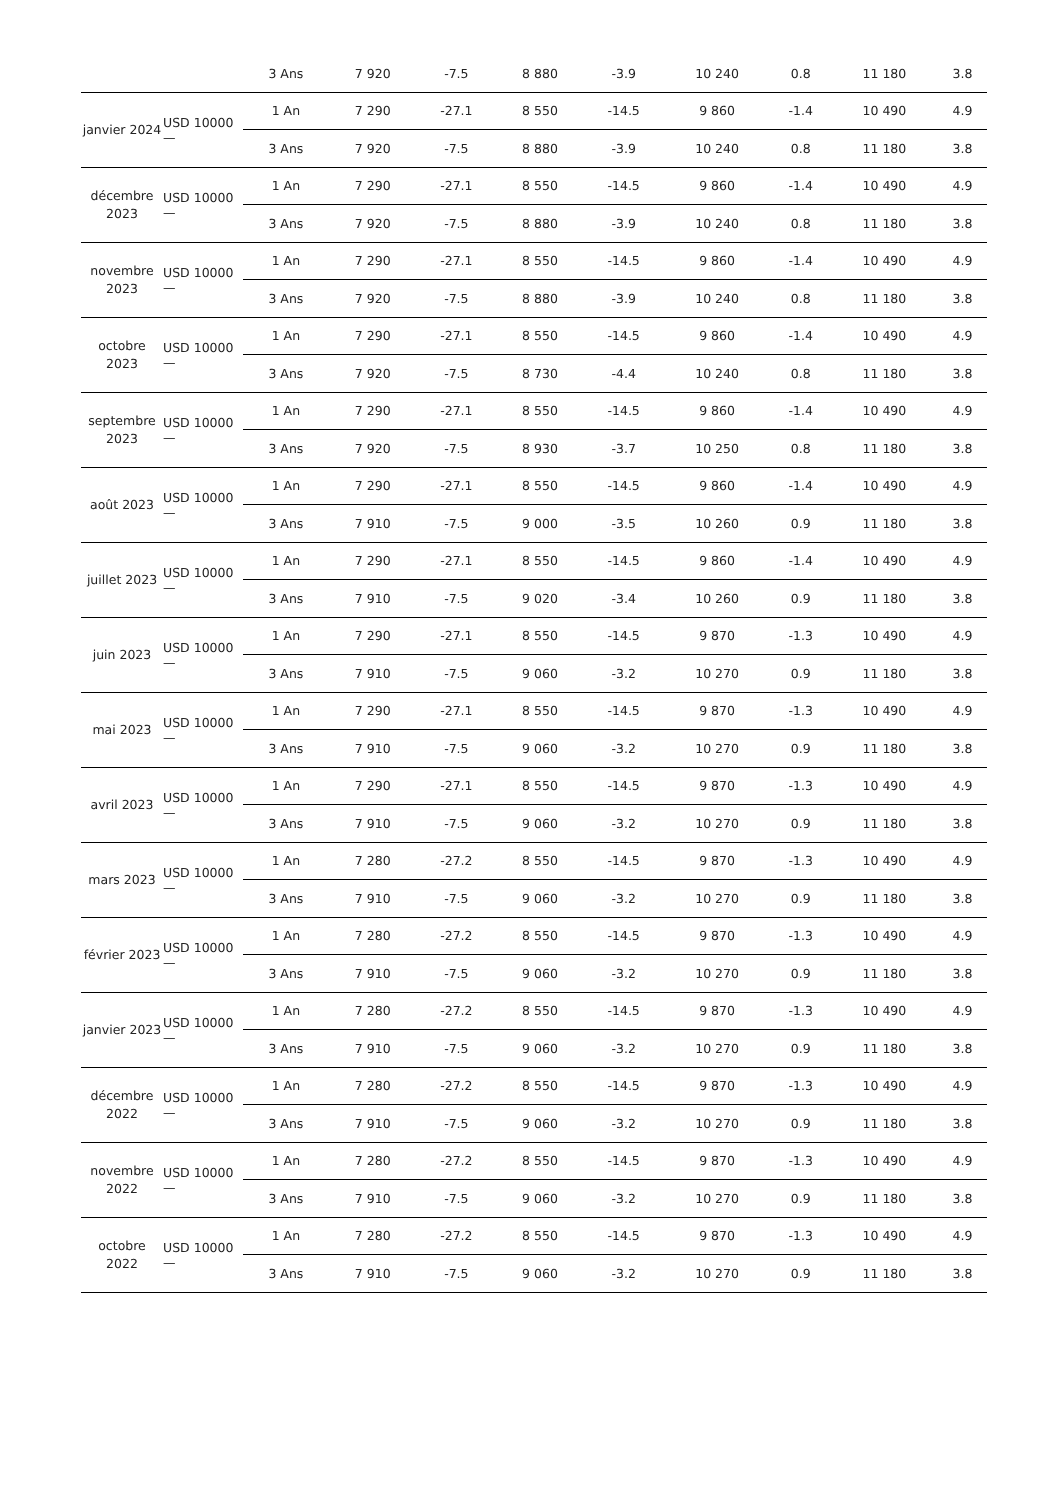| | | 3 Ans | 7 920 | -7.5 | 8 880 | -3.9 | 10 240 | 0.8 | 11 180 | 3.8 |
| janvier 2024 | USD 10000 — | 1 An | 7 290 | -27.1 | 8 550 | -14.5 | 9 860 | -1.4 | 10 490 | 4.9 |
| | | 3 Ans | 7 920 | -7.5 | 8 880 | -3.9 | 10 240 | 0.8 | 11 180 | 3.8 |
| décembre 2023 | USD 10000 — | 1 An | 7 290 | -27.1 | 8 550 | -14.5 | 9 860 | -1.4 | 10 490 | 4.9 |
| | | 3 Ans | 7 920 | -7.5 | 8 880 | -3.9 | 10 240 | 0.8 | 11 180 | 3.8 |
| novembre 2023 | USD 10000 — | 1 An | 7 290 | -27.1 | 8 550 | -14.5 | 9 860 | -1.4 | 10 490 | 4.9 |
| | | 3 Ans | 7 920 | -7.5 | 8 880 | -3.9 | 10 240 | 0.8 | 11 180 | 3.8 |
| octobre 2023 | USD 10000 — | 1 An | 7 290 | -27.1 | 8 550 | -14.5 | 9 860 | -1.4 | 10 490 | 4.9 |
| | | 3 Ans | 7 920 | -7.5 | 8 730 | -4.4 | 10 240 | 0.8 | 11 180 | 3.8 |
| septembre 2023 | USD 10000 — | 1 An | 7 290 | -27.1 | 8 550 | -14.5 | 9 860 | -1.4 | 10 490 | 4.9 |
| | | 3 Ans | 7 920 | -7.5 | 8 930 | -3.7 | 10 250 | 0.8 | 11 180 | 3.8 |
| août 2023 | USD 10000 — | 1 An | 7 290 | -27.1 | 8 550 | -14.5 | 9 860 | -1.4 | 10 490 | 4.9 |
| | | 3 Ans | 7 910 | -7.5 | 9 000 | -3.5 | 10 260 | 0.9 | 11 180 | 3.8 |
| juillet 2023 | USD 10000 — | 1 An | 7 290 | -27.1 | 8 550 | -14.5 | 9 860 | -1.4 | 10 490 | 4.9 |
| | | 3 Ans | 7 910 | -7.5 | 9 020 | -3.4 | 10 260 | 0.9 | 11 180 | 3.8 |
| juin 2023 | USD 10000 — | 1 An | 7 290 | -27.1 | 8 550 | -14.5 | 9 870 | -1.3 | 10 490 | 4.9 |
| | | 3 Ans | 7 910 | -7.5 | 9 060 | -3.2 | 10 270 | 0.9 | 11 180 | 3.8 |
| mai 2023 | USD 10000 — | 1 An | 7 290 | -27.1 | 8 550 | -14.5 | 9 870 | -1.3 | 10 490 | 4.9 |
| | | 3 Ans | 7 910 | -7.5 | 9 060 | -3.2 | 10 270 | 0.9 | 11 180 | 3.8 |
| avril 2023 | USD 10000 — | 1 An | 7 290 | -27.1 | 8 550 | -14.5 | 9 870 | -1.3 | 10 490 | 4.9 |
| | | 3 Ans | 7 910 | -7.5 | 9 060 | -3.2 | 10 270 | 0.9 | 11 180 | 3.8 |
| mars 2023 | USD 10000 — | 1 An | 7 280 | -27.2 | 8 550 | -14.5 | 9 870 | -1.3 | 10 490 | 4.9 |
| | | 3 Ans | 7 910 | -7.5 | 9 060 | -3.2 | 10 270 | 0.9 | 11 180 | 3.8 |
| février 2023 | USD 10000 — | 1 An | 7 280 | -27.2 | 8 550 | -14.5 | 9 870 | -1.3 | 10 490 | 4.9 |
| | | 3 Ans | 7 910 | -7.5 | 9 060 | -3.2 | 10 270 | 0.9 | 11 180 | 3.8 |
| janvier 2023 | USD 10000 — | 1 An | 7 280 | -27.2 | 8 550 | -14.5 | 9 870 | -1.3 | 10 490 | 4.9 |
| | | 3 Ans | 7 910 | -7.5 | 9 060 | -3.2 | 10 270 | 0.9 | 11 180 | 3.8 |
| décembre 2022 | USD 10000 — | 1 An | 7 280 | -27.2 | 8 550 | -14.5 | 9 870 | -1.3 | 10 490 | 4.9 |
| | | 3 Ans | 7 910 | -7.5 | 9 060 | -3.2 | 10 270 | 0.9 | 11 180 | 3.8 |
| novembre 2022 | USD 10000 — | 1 An | 7 280 | -27.2 | 8 550 | -14.5 | 9 870 | -1.3 | 10 490 | 4.9 |
| | | 3 Ans | 7 910 | -7.5 | 9 060 | -3.2 | 10 270 | 0.9 | 11 180 | 3.8 |
| octobre 2022 | USD 10000 — | 1 An | 7 280 | -27.2 | 8 550 | -14.5 | 9 870 | -1.3 | 10 490 | 4.9 |
| | | 3 Ans | 7 910 | -7.5 | 9 060 | -3.2 | 10 270 | 0.9 | 11 180 | 3.8 |